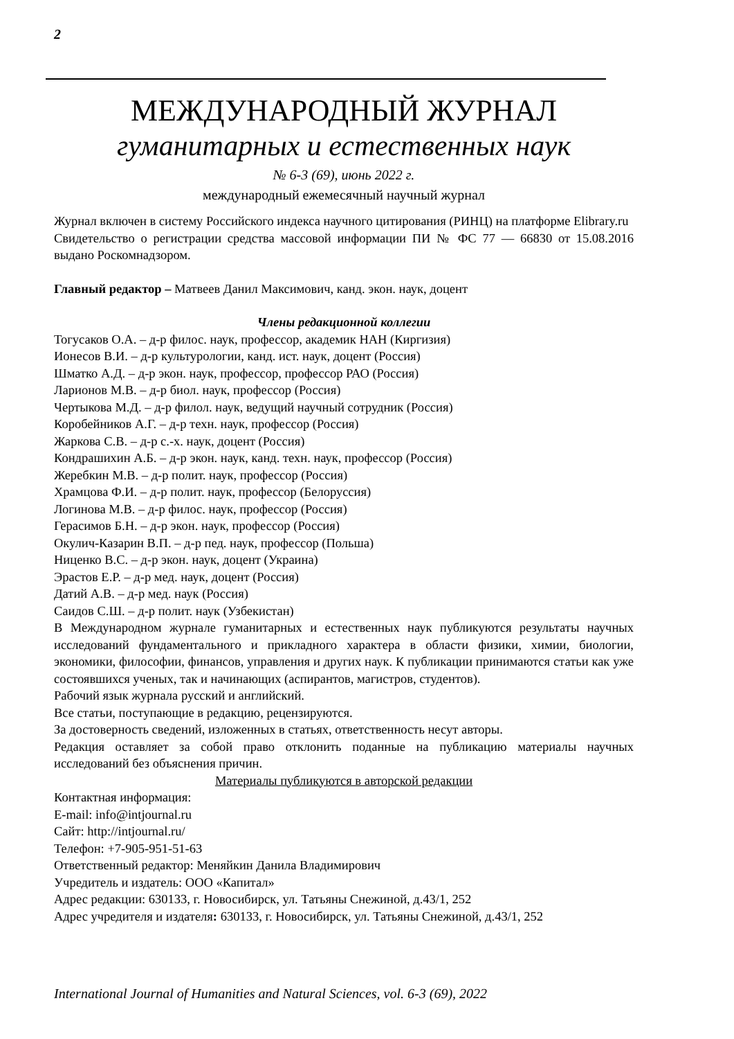2
МЕЖДУНАРОДНЫЙ ЖУРНАЛ
гуманитарных и естественных наук
№ 6-3 (69), июнь 2022 г.
международный ежемесячный научный журнал
Журнал включен в систему Российского индекса научного цитирования (РИНЦ) на платформе Elibrary.ru
Свидетельство о регистрации средства массовой информации ПИ № ФС 77 — 66830 от 15.08.2016 выдано Роскомнадзором.
Главный редактор – Матвеев Данил Максимович, канд. экон. наук, доцент
Члены редакционной коллегии
Тогусаков О.А. – д-р филос. наук, профессор, академик НАН (Киргизия)
Ионесов В.И. – д-р культурологии, канд. ист. наук, доцент (Россия)
Шматко А.Д. – д-р экон. наук, профессор, профессор РАО (Россия)
Ларионов М.В. – д-р биол. наук, профессор (Россия)
Чертыкова М.Д. – д-р филол. наук, ведущий научный сотрудник (Россия)
Коробейников А.Г. – д-р техн. наук, профессор (Россия)
Жаркова С.В. – д-р с.-х. наук, доцент (Россия)
Кондрашихин А.Б. – д-р экон. наук, канд. техн. наук, профессор (Россия)
Жеребкин М.В. – д-р полит. наук, профессор (Россия)
Храмцова Ф.И. – д-р полит. наук, профессор (Белоруссия)
Логинова М.В. – д-р филос. наук, профессор (Россия)
Герасимов Б.Н. – д-р экон. наук, профессор (Россия)
Окулич-Казарин В.П. – д-р пед. наук, профессор (Польша)
Ниценко В.С. – д-р экон. наук, доцент (Украина)
Эрастов Е.Р. – д-р мед. наук, доцент (Россия)
Датий А.В. – д-р мед. наук (Россия)
Саидов С.Ш. – д-р полит. наук (Узбекистан)
В Международном журнале гуманитарных и естественных наук публикуются результаты научных исследований фундаментального и прикладного характера в области физики, химии, биологии, экономики, философии, финансов, управления и других наук. К публикации принимаются статьи как уже состоявшихся ученых, так и начинающих (аспирантов, магистров, студентов).
Рабочий язык журнала русский и английский.
Все статьи, поступающие в редакцию, рецензируются.
За достоверность сведений, изложенных в статьях, ответственность несут авторы.
Редакция оставляет за собой право отклонить поданные на публикацию материалы научных исследований без объяснения причин.
Материалы публикуются в авторской редакции
Контактная информация:
E-mail: info@intjournal.ru
Сайт: http://intjournal.ru/
Телефон: +7-905-951-51-63
Ответственный редактор: Меняйкин Данила Владимирович
Учредитель и издатель: ООО «Капитал»
Адрес редакции: 630133, г. Новосибирск, ул. Татьяны Снежиной, д.43/1, 252
Адрес учредителя и издателя: 630133, г. Новосибирск, ул. Татьяны Снежиной, д.43/1, 252
International Journal of Humanities and Natural Sciences, vol. 6-3 (69), 2022